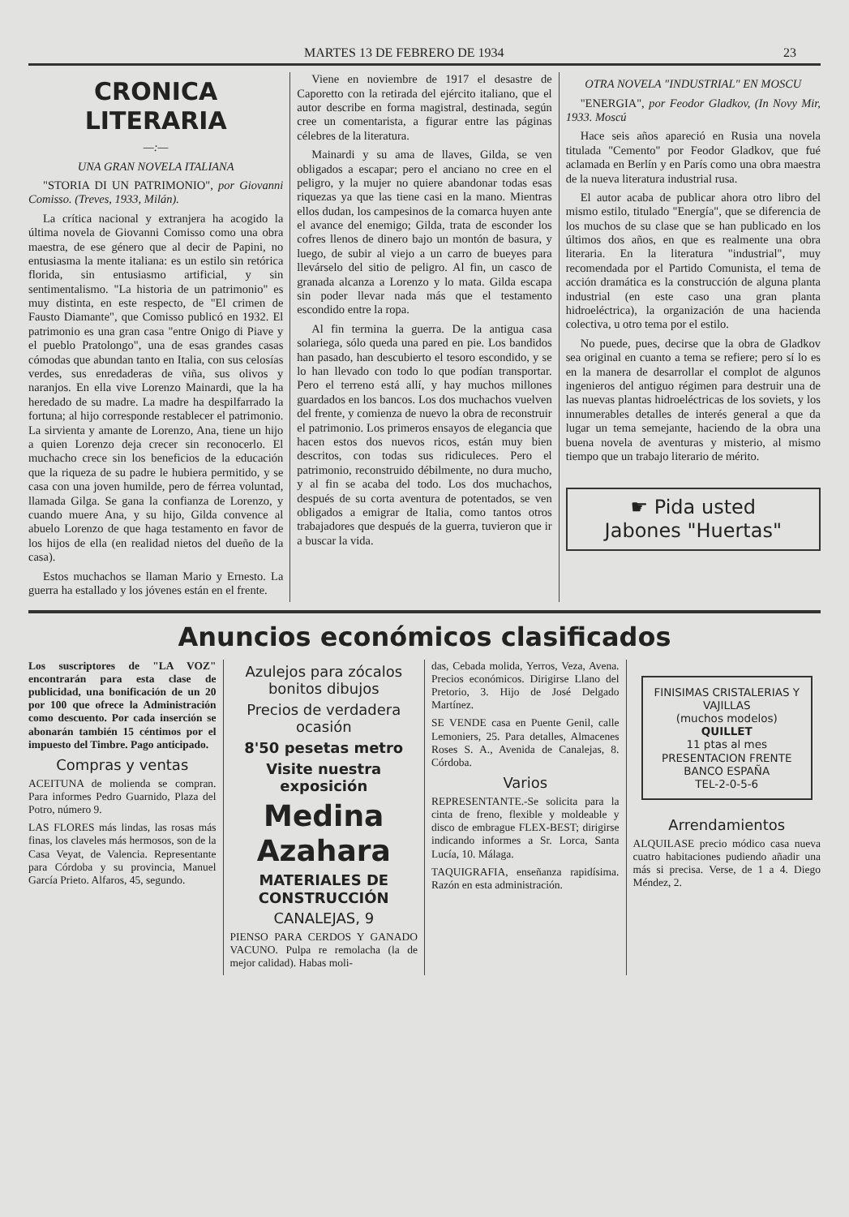MARTES 13 DE FEBRERO DE 1934 23
CRONICA LITERARIA
—:—
UNA GRAN NOVELA ITALIANA
"STORIA DI UN PATRIMONIO", por Giovanni Comisso. (Treves, 1933, Milán).
La crítica nacional y extranjera ha acogido la última novela de Giovanni Comisso como una obra maestra, de ese género que al decir de Papini, no entusiasma la mente italiana: es un estilo sin retórica florida, sin entusiasmo artificial, y sin sentimentalismo. "La historia de un patrimonio" es muy distinta, en este respecto, de "El crimen de Fausto Diamante", que Comisso publicó en 1932. El patrimonio es una gran casa "entre Onigo di Piave y el pueblo Pratolongo", una de esas grandes casas cómodas que abundan tanto en Italia, con sus celosías verdes, sus enredaderas de viña, sus olivos y naranjos. En ella vive Lorenzo Mainardi, que la ha heredado de su madre. La madre ha despilfarrado la fortuna; al hijo corresponde restablecer el patrimonio. La sirvienta y amante de Lorenzo, Ana, tiene un hijo a quien Lorenzo deja crecer sin reconocerlo. El muchacho crece sin los beneficios de la educación que la riqueza de su padre le hubiera permitido, y se casa con una joven humilde, pero de férrea voluntad, llamada Gilga. Se gana la confianza de Lorenzo, y cuando muere Ana, y su hijo, Gilda convence al abuelo Lorenzo de que haga testamento en favor de los hijos de ella (en realidad nietos del dueño de la casa).
Estos muchachos se llaman Mario y Ernesto. La guerra ha estallado y los jóvenes están en el frente.
Viene en noviembre de 1917 el desastre de Caporetto con la retirada del ejército italiano, que el autor describe en forma magistral, destinada, según cree un comentarista, a figurar entre las páginas célebres de la literatura.
Mainardi y su ama de llaves, Gilda, se ven obligados a escapar; pero el anciano no cree en el peligro, y la mujer no quiere abandonar todas esas riquezas ya que las tiene casi en la mano. Mientras ellos dudan, los campesinos de la comarca huyen ante el avance del enemigo; Gilda, trata de esconder los cofres llenos de dinero bajo un montón de basura, y luego, de subir al viejo a un carro de bueyes para llevárselo del sitio de peligro. Al fin, un casco de granada alcanza a Lorenzo y lo mata. Gilda escapa sin poder llevar nada más que el testamento escondido entre la ropa.
Al fin termina la guerra. De la antigua casa solariega, sólo queda una pared en pie. Los bandidos han pasado, han descubierto el tesoro escondido, y se lo han llevado con todo lo que podían transportar. Pero el terreno está allí, y hay muchos millones guardados en los bancos. Los dos muchachos vuelven del frente, y comienza de nuevo la obra de reconstruir el patrimonio. Los primeros ensayos de elegancia que hacen estos dos nuevos ricos, están muy bien descritos, con todas sus ridiculeces. Pero el patrimonio, reconstruido débilmente, no dura mucho, y al fin se acaba del todo. Los dos muchachos, después de su corta aventura de potentados, se ven obligados a emigrar de Italia, como tantos otros trabajadores que después de la guerra, tuvieron que ir a buscar la vida.
OTRA NOVELA "INDUSTRIAL" EN MOSCU
"ENERGIA", por Feodor Gladkov, (In Novy Mir, 1933. Moscú
Hace seis años apareció en Rusia una novela titulada "Cemento" por Feodor Gladkov, que fué aclamada en Berlín y en París como una obra maestra de la nueva literatura industrial rusa.
El autor acaba de publicar ahora otro libro del mismo estilo, titulado "Energía", que se diferencia de los muchos de su clase que se han publicado en los últimos dos años, en que es realmente una obra literaria. En la literatura "industrial", muy recomendada por el Partido Comunista, el tema de acción dramática es la construcción de alguna planta industrial (en este caso una gran planta hidroeléctrica), la organización de una hacienda colectiva, u otro tema por el estilo.
No puede, pues, decirse que la obra de Gladkov sea original en cuanto a tema se refiere; pero sí lo es en la manera de desarrollar el complot de algunos ingenieros del antiguo régimen para destruir una de las nuevas plantas hidroeléctricas de los soviets, y los innumerables detalles de interés general a que da lugar un tema semejante, haciendo de la obra una buena novela de aventuras y misterio, al mismo tiempo que un trabajo literario de mérito.
☛ Pida usted
Jabones "Huertas"
Anuncios económicos clasificados
Los suscriptores de "LA VOZ" encontrarán para esta clase de publicidad, una bonificación de un 20 por 100 que ofrece la Administración como descuento. Por cada inserción se abonarán también 15 céntimos por el impuesto del Timbre. Pago anticipado.
Compras y ventas
ACEITUNA de molienda se compran. Para informes Pedro Guarnido, Plaza del Potro, número 9.
LAS FLORES más lindas, las rosas más finas, los claveles más hermosos, son de la Casa Veyat, de Valencia. Representante para Córdoba y su provincia, Manuel García Prieto. Alfaros, 45, segundo.
Azulejos para zócalos
bonitos dibujos
Precios de verdadera ocasión
8'50 pesetas metro
Visite nuestra exposición
Medina Azahara
MATERIALES DE CONSTRUCCIÓN
CANALEJAS, 9
PIENSO PARA CERDOS Y GANADO VACUNO. Pulpa re remolacha (la de mejor calidad). Habas moli-
das, Cebada molida, Yerros, Veza, Avena. Precios económicos. Dirigirse Llano del Pretorio, 3. Hijo de José Delgado Martínez.
SE VENDE casa en Puente Genil, calle Lemoniers, 25. Para detalles, Almacenes Roses S. A., Avenida de Canalejas, 8. Córdoba.
Varios
REPRESENTANTE.-Se solicita para la cinta de freno, flexible y moldeable y disco de embrague FLEX-BEST; dirigirse indicando informes a Sr. Lorca, Santa Lucía, 10. Málaga.
TAQUIGRAFIA, enseñanza rapidísima. Razón en esta administración.
FINISIMAS CRISTALERIAS Y VAJILLAS
(muchos modelos)
QUILLET
11 ptas al mes
PRESENTACION FRENTE BANCO ESPAÑA
TEL-2-0-5-6
Arrendamientos
ALQUILASE precio módico casa nueva cuatro habitaciones pudiendo añadir una más si precisa. Verse, de 1 a 4. Diego Méndez, 2.